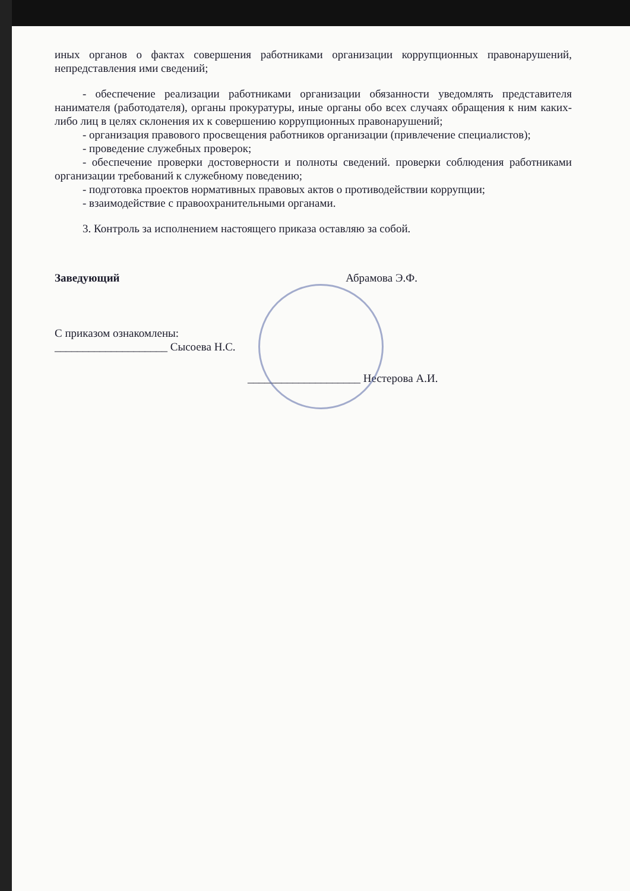иных органов о фактах совершения работниками организации коррупционных правонарушений, непредставления ими сведений;
- обеспечение реализации работниками организации обязанности уведомлять представителя нанимателя (работодателя), органы прокуратуры, иные органы обо всех случаях обращения к ним каких-либо лиц в целях склонения их к совершению коррупционных правонарушений;
- организация правового просвещения работников организации (привлечение специалистов);
- проведение служебных проверок;
- обеспечение проверки достоверности и полноты сведений. проверки соблюдения работниками организации требований к служебному поведению;
- подготовка проектов нормативных правовых актов о противодействии коррупции;
- взаимодействие с правоохранительными органами.
3. Контроль за исполнением настоящего приказа оставляю за собой.
Заведующий Абрамова Э.Ф.
С приказом ознакомлены:
____________________ Сысоева Н.С.
____________________ Нестерова А.И.